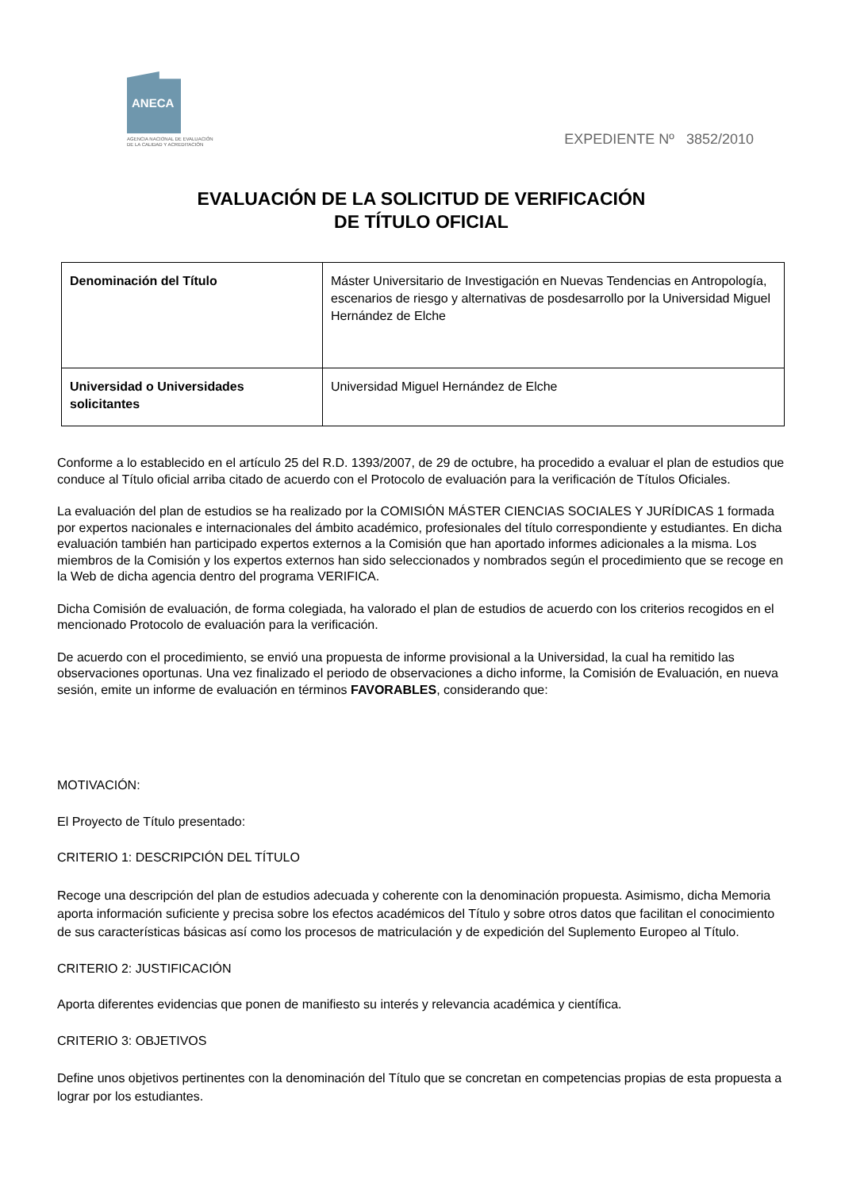ANECA
AGENCIA NACIONAL DE EVALUACIÓN
DE LA CALIDAD Y ACREDITACIÓN
EXPEDIENTE Nº 3852/2010
EVALUACIÓN DE LA SOLICITUD DE VERIFICACIÓN
DE TÍTULO OFICIAL
| Denominación del Título | Máster Universitario de Investigación en Nuevas Tendencias en Antropología, escenarios de riesgo y alternativas de posdesarrollo por la Universidad Miguel Hernández de Elche |
| Universidad o Universidades solicitantes | Universidad Miguel Hernández de Elche |
Conforme a lo establecido en el artículo 25 del R.D. 1393/2007, de 29 de octubre, ha procedido a evaluar el plan de estudios que conduce al Título oficial arriba citado de acuerdo con el Protocolo de evaluación para la verificación de Títulos Oficiales.
La evaluación del plan de estudios se ha realizado por la COMISIÓN MÁSTER CIENCIAS SOCIALES Y JURÍDICAS 1 formada por expertos nacionales e internacionales del ámbito académico, profesionales del título correspondiente y estudiantes. En dicha evaluación también han participado expertos externos a la Comisión que han aportado informes adicionales a la misma. Los miembros de la Comisión y los expertos externos han sido seleccionados y nombrados según el procedimiento que se recoge en la Web de dicha agencia dentro del programa VERIFICA.
Dicha Comisión de evaluación, de forma colegiada, ha valorado el plan de estudios de acuerdo con los criterios recogidos en el mencionado Protocolo de evaluación para la verificación.
De acuerdo con el procedimiento, se envió una propuesta de informe provisional a la Universidad, la cual ha remitido las observaciones oportunas. Una vez finalizado el periodo de observaciones a dicho informe, la Comisión de Evaluación, en nueva sesión, emite un informe de evaluación en términos FAVORABLES, considerando que:
MOTIVACIÓN:
El Proyecto de Título presentado:
CRITERIO 1: DESCRIPCIÓN DEL TÍTULO
Recoge una descripción del plan de estudios adecuada y coherente con la denominación propuesta. Asimismo, dicha Memoria aporta información suficiente y precisa sobre los efectos académicos del Título y sobre otros datos que facilitan el conocimiento de sus características básicas así como los procesos de matriculación y de expedición del Suplemento Europeo al Título.
CRITERIO 2: JUSTIFICACIÓN
Aporta diferentes evidencias que ponen de manifiesto su interés y relevancia académica y científica.
CRITERIO 3: OBJETIVOS
Define unos objetivos pertinentes con la denominación del Título que se concretan en competencias propias de esta propuesta a lograr por los estudiantes.